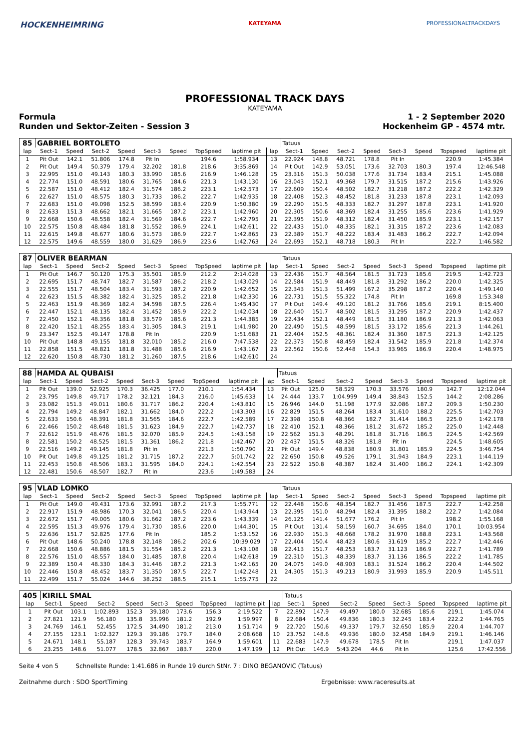HOCKENHEIMRING KATEYAMA PROFESSIONALTRACKDAYS
PROFESSIONAL TRACK DAYS
KATEYAMA
Formula 1 - 2 September 2020
Runden und Sektor-Zeiten - Session 3 Hockenheim GP - 4574 mtr.
| 85 | GABRIEL BORTOLETO | | | | | | | | | Tatuus | | | | | | | |
| lap | Sect-1 | Speed | Sect-2 | Speed | Sect-3 | Speed | TopSpeed | laptime pit | lap | Sect-1 | Speed | Sect-2 | Speed | Sect-3 | Speed | Topspeed | laptime pit |
| 1 | Pit Out | 142.1 | 51.806 | 174.8 | Pit In | | 194.6 | 1:58.934 | 13 | 22.924 | 148.8 | 48.721 | 178.8 | Pit In | | 220.9 | 1:45.384 |
| 2 | Pit Out | 149.4 | 50.379 | 179.4 | 32.202 | 181.8 | 218.6 | 3:35.869 | 14 | Pit Out | 142.9 | 53.051 | 173.6 | 32.703 | 180.3 | 197.4 | 12:46.548 |
| 3 | 22.995 | 151.0 | 49.143 | 180.3 | 33.990 | 185.6 | 216.9 | 1:46.128 | 15 | 23.316 | 151.3 | 50.038 | 177.6 | 31.734 | 183.4 | 215.1 | 1:45.088 |
| 4 | 22.774 | 151.0 | 48.591 | 180.6 | 31.765 | 184.6 | 221.3 | 1:43.130 | 16 | 23.043 | 152.1 | 49.368 | 179.7 | 31.515 | 187.2 | 215.6 | 1:43.926 |
| 5 | 22.587 | 151.0 | 48.412 | 182.4 | 31.574 | 186.2 | 223.1 | 1:42.573 | 17 | 22.609 | 150.4 | 48.502 | 182.7 | 31.218 | 187.2 | 222.2 | 1:42.329 |
| 6 | 22.627 | 151.0 | 48.575 | 180.3 | 31.733 | 186.2 | 222.7 | 1:42.935 | 18 | 22.408 | 152.3 | 48.452 | 181.8 | 31.233 | 187.8 | 223.1 | 1:42.093 |
| 7 | 22.683 | 151.0 | 49.098 | 152.5 | 38.599 | 183.4 | 220.9 | 1:50.380 | 19 | 22.290 | 151.5 | 48.333 | 182.7 | 31.297 | 187.8 | 223.1 | 1:41.920 |
| 8 | 22.633 | 151.3 | 48.662 | 182.1 | 31.665 | 187.2 | 223.1 | 1:42.960 | 20 | 22.305 | 150.6 | 48.369 | 182.4 | 31.255 | 185.6 | 223.6 | 1:41.929 |
| 9 | 22.668 | 150.6 | 48.558 | 182.4 | 31.569 | 184.6 | 222.7 | 1:42.795 | 21 | 22.395 | 151.9 | 48.312 | 182.4 | 31.450 | 185.9 | 223.1 | 1:42.157 |
| 10 | 22.575 | 150.8 | 48.484 | 181.8 | 31.552 | 186.9 | 224.1 | 1:42.611 | 22 | 22.433 | 151.0 | 48.335 | 182.1 | 31.315 | 187.2 | 223.6 | 1:42.083 |
| 11 | 22.615 | 149.8 | 48.677 | 180.6 | 31.573 | 186.9 | 222.7 | 1:42.865 | 23 | 22.389 | 151.7 | 48.222 | 183.4 | 31.483 | 186.2 | 222.7 | 1:42.094 |
| 12 | 22.575 | 149.6 | 48.559 | 180.0 | 31.629 | 186.9 | 223.6 | 1:42.763 | 24 | 22.693 | 152.1 | 48.718 | 180.3 | Pit In | | 222.7 | 1:46.582 |
| 87 | OLIVER BEARMAN | | | | | | | | | Tatuus | | | | | | | |
| lap | Sect-1 | Speed | Sect-2 | Speed | Sect-3 | Speed | TopSpeed | laptime pit | lap | Sect-1 | Speed | Sect-2 | Speed | Sect-3 | Speed | Topspeed | laptime pit |
| 1 | Pit Out | 146.7 | 50.120 | 175.3 | 35.501 | 185.9 | 212.2 | 2:14.028 | 13 | 22.436 | 151.7 | 48.564 | 181.5 | 31.723 | 185.6 | 219.5 | 1:42.723 |
| 2 | 22.695 | 151.7 | 48.747 | 182.7 | 31.587 | 186.2 | 218.2 | 1:43.029 | 14 | 22.584 | 151.9 | 48.449 | 181.8 | 31.292 | 186.2 | 220.0 | 1:42.325 |
| 3 | 22.555 | 151.7 | 48.504 | 183.4 | 31.593 | 187.2 | 220.9 | 1:42.652 | 15 | 22.343 | 151.3 | 51.499 | 167.2 | 35.298 | 187.2 | 220.4 | 1:49.140 |
| 4 | 22.623 | 151.5 | 48.382 | 182.4 | 31.325 | 185.2 | 221.8 | 1:42.330 | 16 | 22.731 | 151.5 | 55.322 | 174.8 | Pit In | | 169.8 | 1:53.348 |
| 5 | 22.463 | 151.9 | 48.369 | 182.4 | 34.598 | 187.5 | 226.4 | 1:45.430 | 17 | Pit Out | 149.4 | 49.120 | 181.2 | 31.766 | 185.6 | 219.1 | 8:15.400 |
| 6 | 22.447 | 152.1 | 48.135 | 182.4 | 31.452 | 185.9 | 222.2 | 1:42.034 | 18 | 22.640 | 151.7 | 48.502 | 181.5 | 31.295 | 187.2 | 220.9 | 1:42.437 |
| 7 | 22.450 | 152.1 | 48.356 | 181.8 | 33.579 | 185.6 | 221.3 | 1:44.385 | 19 | 22.434 | 152.1 | 48.449 | 181.5 | 31.180 | 186.9 | 221.3 | 1:42.063 |
| 8 | 22.420 | 152.1 | 48.255 | 183.4 | 31.305 | 184.3 | 219.1 | 1:41.980 | 20 | 22.490 | 151.5 | 48.599 | 181.5 | 33.172 | 185.6 | 221.3 | 1:44.261 |
| 9 | 23.347 | 152.5 | 49.147 | 178.8 | Pit In | | 220.9 | 1:51.683 | 21 | 22.404 | 152.5 | 48.361 | 182.4 | 31.360 | 187.5 | 221.3 | 1:42.125 |
| 10 | Pit Out | 148.8 | 49.155 | 181.8 | 32.010 | 185.2 | 216.0 | 7:47.538 | 22 | 22.373 | 150.8 | 48.459 | 182.4 | 31.542 | 185.9 | 221.8 | 1:42.374 |
| 11 | 22.858 | 151.5 | 48.821 | 181.8 | 31.488 | 185.6 | 216.9 | 1:43.167 | 23 | 22.562 | 150.6 | 52.448 | 154.3 | 33.965 | 186.9 | 220.4 | 1:48.975 |
| 12 | 22.620 | 150.8 | 48.730 | 181.2 | 31.260 | 187.5 | 218.6 | 1:42.610 | 24 | | | | | | | | |
| 88 | HAMDA AL QUBAISI | | | | | | | | | Tatuus | | | | | | | |
| lap | Sect-1 | Speed | Sect-2 | Speed | Sect-3 | Speed | TopSpeed | laptime pit | lap | Sect-1 | Speed | Sect-2 | Speed | Sect-3 | Speed | Topspeed | laptime pit |
| 1 | Pit Out | 139.0 | 52.925 | 170.3 | 36.425 | 177.0 | 210.1 | 1:54.434 | 13 | Pit Out | 125.0 | 58.529 | 170.3 | 33.576 | 180.9 | 142.7 | 12:12.044 |
| 2 | 23.795 | 149.8 | 49.717 | 178.2 | 32.121 | 184.3 | 216.0 | 1:45.633 | 14 | 24.444 | 133.7 | 1:04.999 | 149.4 | 38.843 | 152.5 | 144.2 | 2:08.286 |
| 3 | 23.082 | 151.3 | 49.011 | 180.6 | 31.717 | 186.2 | 220.4 | 1:43.810 | 15 | 26.946 | 144.0 | 51.198 | 177.9 | 32.086 | 187.2 | 209.3 | 1:50.230 |
| 4 | 22.794 | 149.2 | 48.847 | 182.1 | 31.662 | 184.0 | 222.2 | 1:43.303 | 16 | 22.829 | 151.5 | 48.264 | 183.4 | 31.610 | 188.2 | 225.5 | 1:42.703 |
| 5 | 22.633 | 150.6 | 48.391 | 181.8 | 31.565 | 184.6 | 222.7 | 1:42.589 | 17 | 22.398 | 150.8 | 48.366 | 182.7 | 31.414 | 186.5 | 225.0 | 1:42.178 |
| 6 | 22.466 | 150.2 | 48.648 | 181.5 | 31.623 | 184.9 | 222.7 | 1:42.737 | 18 | 22.410 | 152.1 | 48.366 | 181.2 | 31.672 | 185.2 | 225.0 | 1:42.448 |
| 7 | 22.612 | 151.9 | 48.476 | 181.5 | 32.070 | 185.9 | 224.5 | 1:43.158 | 19 | 22.562 | 151.3 | 48.291 | 181.8 | 31.716 | 186.5 | 224.5 | 1:42.569 |
| 8 | 22.581 | 150.2 | 48.525 | 181.5 | 31.361 | 186.2 | 221.8 | 1:42.467 | 20 | 22.437 | 151.5 | 48.326 | 181.8 | Pit In | | 224.5 | 1:48.605 |
| 9 | 22.516 | 149.2 | 49.145 | 181.8 | Pit In | | 221.3 | 1:50.790 | 21 | Pit Out | 149.4 | 48.838 | 180.9 | 31.801 | 185.9 | 224.5 | 3:46.754 |
| 10 | Pit Out | 149.8 | 49.125 | 181.2 | 31.715 | 187.2 | 222.7 | 5:01.742 | 22 | 22.650 | 150.8 | 49.526 | 179.1 | 31.943 | 184.9 | 223.1 | 1:44.119 |
| 11 | 22.453 | 150.8 | 48.506 | 183.1 | 31.595 | 184.0 | 224.1 | 1:42.554 | 23 | 22.522 | 150.8 | 48.387 | 182.4 | 31.400 | 186.2 | 224.1 | 1:42.309 |
| 12 | 22.481 | 150.6 | 48.507 | 182.7 | Pit In | | 223.6 | 1:49.583 | 24 | | | | | | | | |
| 95 | VLAD LOMKO | | | | | | | | | Tatuus | | | | | | | |
| lap | Sect-1 | Speed | Sect-2 | Speed | Sect-3 | Speed | TopSpeed | laptime pit | lap | Sect-1 | Speed | Sect-2 | Speed | Sect-3 | Speed | Topspeed | laptime pit |
| 1 | Pit Out | 149.0 | 49.431 | 173.6 | 32.991 | 187.2 | 217.3 | 1:55.771 | 12 | 22.448 | 150.6 | 48.354 | 182.7 | 31.456 | 187.5 | 222.7 | 1:42.258 |
| 2 | 22.917 | 151.9 | 48.986 | 170.3 | 32.041 | 186.5 | 220.4 | 1:43.944 | 13 | 22.395 | 151.0 | 48.294 | 182.4 | 31.395 | 188.2 | 222.7 | 1:42.084 |
| 3 | 22.672 | 151.7 | 49.005 | 180.6 | 31.662 | 187.2 | 223.6 | 1:43.339 | 14 | 26.125 | 141.4 | 51.677 | 176.2 | Pit In | | 198.2 | 1:55.168 |
| 4 | 22.595 | 151.3 | 49.976 | 179.4 | 31.730 | 185.6 | 220.0 | 1:44.301 | 15 | Pit Out | 131.4 | 58.159 | 160.7 | 34.695 | 184.0 | 170.1 | 10:03.954 |
| 5 | 22.636 | 151.7 | 52.825 | 177.6 | Pit In | | 185.2 | 1:53.152 | 16 | 22.930 | 151.3 | 48.668 | 178.2 | 31.970 | 188.8 | 223.1 | 1:43.568 |
| 6 | Pit Out | 148.6 | 50.240 | 178.8 | 32.148 | 186.2 | 202.6 | 10:39.029 | 17 | 22.404 | 150.4 | 48.423 | 180.6 | 31.619 | 185.2 | 222.7 | 1:42.446 |
| 7 | 22.668 | 150.6 | 48.886 | 181.5 | 31.554 | 185.2 | 221.3 | 1:43.108 | 18 | 22.413 | 151.7 | 48.253 | 183.7 | 31.123 | 186.9 | 222.7 | 1:41.789 |
| 8 | 22.576 | 151.0 | 48.557 | 184.0 | 31.485 | 187.8 | 220.4 | 1:42.618 | 19 | 22.310 | 151.3 | 48.339 | 183.7 | 31.136 | 186.5 | 222.2 | 1:41.785 |
| 9 | 22.389 | 150.4 | 48.330 | 184.3 | 31.446 | 187.2 | 221.3 | 1:42.165 | 20 | 24.075 | 149.0 | 48.903 | 183.1 | 31.524 | 186.2 | 220.4 | 1:44.502 |
| 10 | 22.446 | 150.8 | 48.452 | 183.7 | 31.350 | 187.5 | 222.7 | 1:42.248 | 21 | 24.305 | 151.3 | 49.213 | 180.9 | 31.993 | 185.9 | 220.9 | 1:45.511 |
| 11 | 22.499 | 151.7 | 55.024 | 144.6 | 38.252 | 188.5 | 215.1 | 1:55.775 | 22 | | | | | | | | |
| 405 | KIRILL SMAL | | | | | | | | | Tatuus | | | | | | | |
| lap | Sect-1 | Speed | Sect-2 | Speed | Sect-3 | Speed | TopSpeed | laptime pit | lap | Sect-1 | Speed | Sect-2 | Speed | Sect-3 | Speed | Topspeed | laptime pit |
| 1 | Pit Out | 103.1 | 1:02.893 | 152.3 | 39.180 | 173.6 | 156.3 | 2:19.522 | 7 | 22.892 | 147.9 | 49.497 | 180.0 | 32.685 | 185.6 | 219.1 | 1:45.074 |
| 2 | 27.821 | 121.9 | 56.180 | 135.8 | 35.996 | 181.2 | 192.9 | 1:59.997 | 8 | 22.684 | 150.4 | 49.836 | 180.3 | 32.245 | 183.4 | 222.2 | 1:44.765 |
| 3 | 24.769 | 146.1 | 52.455 | 172.5 | 34.490 | 181.2 | 213.0 | 1:51.714 | 9 | 22.720 | 150.6 | 49.337 | 179.7 | 32.650 | 185.9 | 220.4 | 1:44.707 |
| 4 | 27.155 | 123.1 | 1:02.327 | 129.3 | 39.186 | 179.7 | 184.0 | 2:08.668 | 10 | 23.752 | 148.6 | 49.936 | 180.0 | 32.458 | 184.9 | 219.1 | 1:46.146 |
| 5 | 24.671 | 148.1 | 55.187 | 128.3 | 39.743 | 183.7 | 164.9 | 1:59.601 | 11 | 22.683 | 147.9 | 49.678 | 178.5 | Pit In | | 219.1 | 1:47.037 |
| 6 | 23.255 | 148.6 | 51.077 | 178.5 | 32.867 | 183.7 | 220.0 | 1:47.199 | 12 | Pit Out | 146.9 | 5:43.204 | 44.6 | Pit In | | 125.6 | 17:42.556 |
Seite 4 von 5 Schnellste Runde: 1:41.686 in Runde 19 durch StNr. 7 : DINO BEGANOVIC (Tatuus)
Zeitnahme durch : SDO SportTiming Ergebnisse: www.raceresults.at